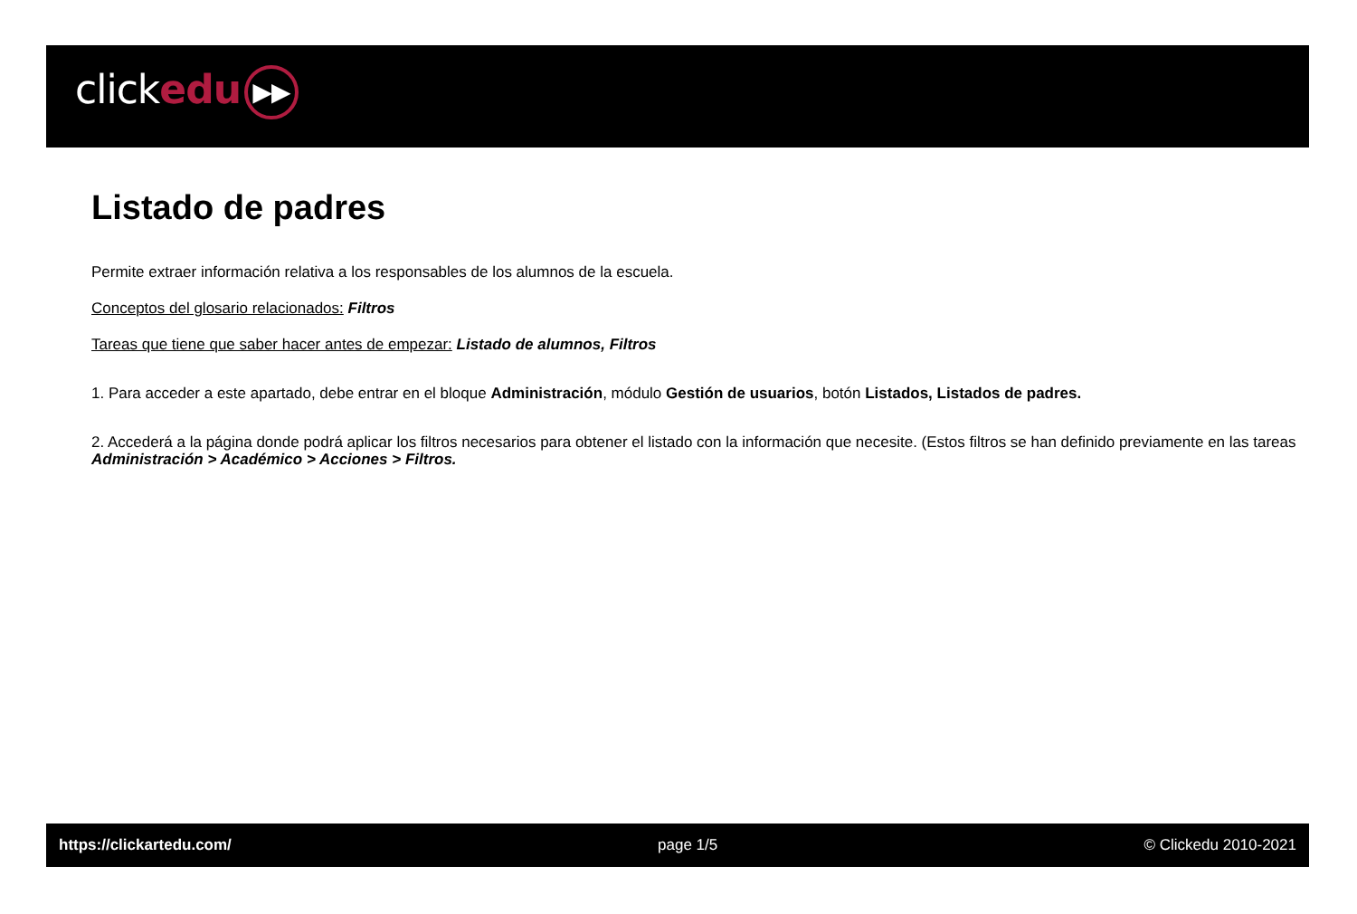clickedu ▶▶
Listado de padres
Permite extraer información relativa a los responsables de los alumnos de la escuela.
Conceptos del glosario relacionados: Filtros
Tareas que tiene que saber hacer antes de empezar: Listado de alumnos, Filtros
1. Para acceder a este apartado, debe entrar en el bloque Administración, módulo Gestión de usuarios, botón Listados, Listados de padres.
2. Accederá a la página donde podrá aplicar los filtros necesarios para obtener el listado con la información que necesite. (Estos filtros se han definido previamente en las tareas Administración > Académico > Acciones > Filtros.
https://clickartedu.com/ page 1/5 © Clickedu 2010-2021